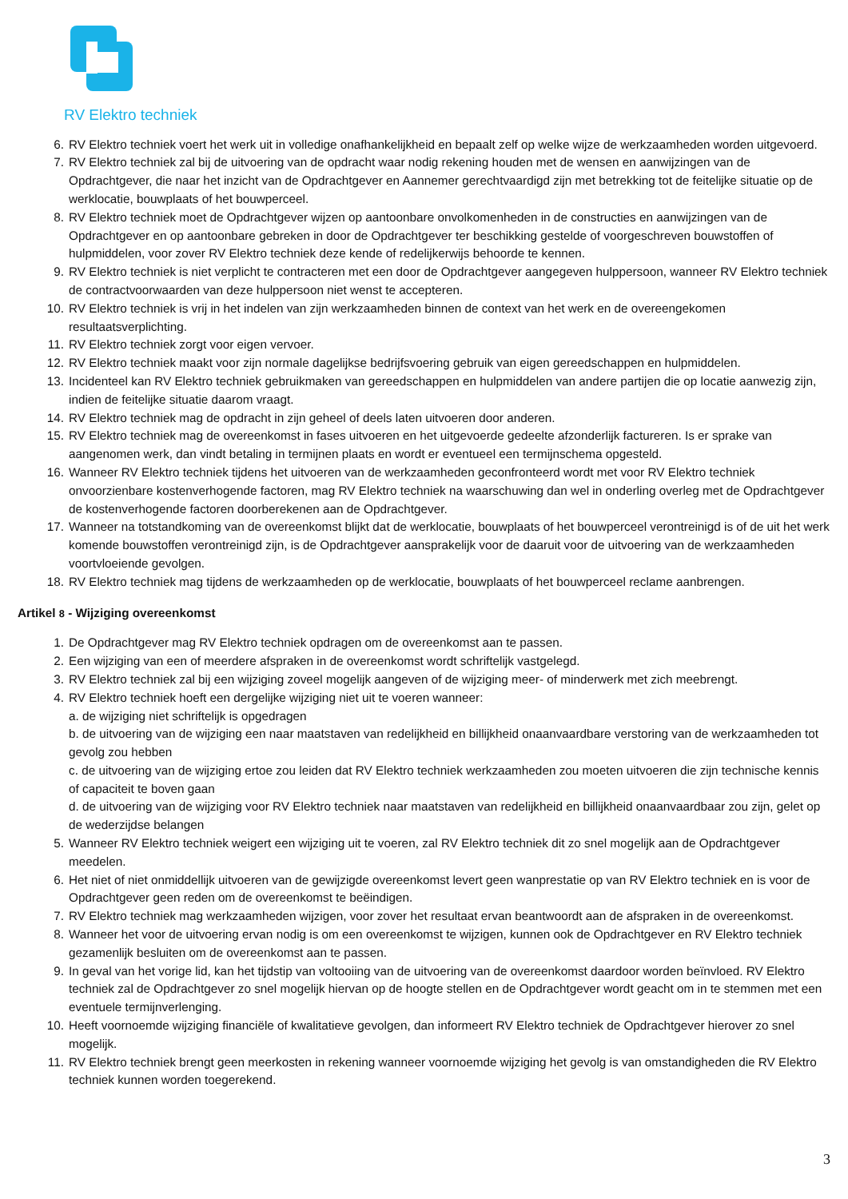RV Elektro techniek
6. RV Elektro techniek voert het werk uit in volledige onafhankelijkheid en bepaalt zelf op welke wijze de werkzaamheden worden uitgevoerd.
7. RV Elektro techniek zal bij de uitvoering van de opdracht waar nodig rekening houden met de wensen en aanwijzingen van de Opdrachtgever, die naar het inzicht van de Opdrachtgever en Aannemer gerechtvaardigd zijn met betrekking tot de feitelijke situatie op de werklocatie, bouwplaats of het bouwperceel.
8. RV Elektro techniek moet de Opdrachtgever wijzen op aantoonbare onvolkomenheden in de constructies en aanwijzingen van de Opdrachtgever en op aantoonbare gebreken in door de Opdrachtgever ter beschikking gestelde of voorgeschreven bouwstoffen of hulpmiddelen, voor zover RV Elektro techniek deze kende of redelijkerwijs behoorde te kennen.
9. RV Elektro techniek is niet verplicht te contracteren met een door de Opdrachtgever aangegeven hulppersoon, wanneer RV Elektro techniek de contractvoorwaarden van deze hulppersoon niet wenst te accepteren.
10. RV Elektro techniek is vrij in het indelen van zijn werkzaamheden binnen de context van het werk en de overeengekomen resultaatsverplichting.
11. RV Elektro techniek zorgt voor eigen vervoer.
12. RV Elektro techniek maakt voor zijn normale dagelijkse bedrijfsvoering gebruik van eigen gereedschappen en hulpmiddelen.
13. Incidenteel kan RV Elektro techniek gebruikmaken van gereedschappen en hulpmiddelen van andere partijen die op locatie aanwezig zijn, indien de feitelijke situatie daarom vraagt.
14. RV Elektro techniek mag de opdracht in zijn geheel of deels laten uitvoeren door anderen.
15. RV Elektro techniek mag de overeenkomst in fases uitvoeren en het uitgevoerde gedeelte afzonderlijk factureren. Is er sprake van aangenomen werk, dan vindt betaling in termijnen plaats en wordt er eventueel een termijnschema opgesteld.
16. Wanneer RV Elektro techniek tijdens het uitvoeren van de werkzaamheden geconfronteerd wordt met voor RV Elektro techniek onvoorzienbare kostenverhogende factoren, mag RV Elektro techniek na waarschuwing dan wel in onderling overleg met de Opdrachtgever de kostenverhogende factoren doorberekenen aan de Opdrachtgever.
17. Wanneer na totstandkoming van de overeenkomst blijkt dat de werklocatie, bouwplaats of het bouwperceel verontreinigd is of de uit het werk komende bouwstoffen verontreinigd zijn, is de Opdrachtgever aansprakelijk voor de daaruit voor de uitvoering van de werkzaamheden voortvloeiende gevolgen.
18. RV Elektro techniek mag tijdens de werkzaamheden op de werklocatie, bouwplaats of het bouwperceel reclame aanbrengen.
Artikel 8 - Wijziging overeenkomst
1. De Opdrachtgever mag RV Elektro techniek opdragen om de overeenkomst aan te passen.
2. Een wijziging van een of meerdere afspraken in de overeenkomst wordt schriftelijk vastgelegd.
3. RV Elektro techniek zal bij een wijziging zoveel mogelijk aangeven of de wijziging meer- of minderwerk met zich meebrengt.
4. RV Elektro techniek hoeft een dergelijke wijziging niet uit te voeren wanneer:
a. de wijziging niet schriftelijk is opgedragen
b. de uitvoering van de wijziging een naar maatstaven van redelijkheid en billijkheid onaanvaardbare verstoring van de werkzaamheden tot gevolg zou hebben
c. de uitvoering van de wijziging ertoe zou leiden dat RV Elektro techniek werkzaamheden zou moeten uitvoeren die zijn technische kennis of capaciteit te boven gaan
d. de uitvoering van de wijziging voor RV Elektro techniek naar maatstaven van redelijkheid en billijkheid onaanvaardbaar zou zijn, gelet op de wederzijdse belangen
5. Wanneer RV Elektro techniek weigert een wijziging uit te voeren, zal RV Elektro techniek dit zo snel mogelijk aan de Opdrachtgever meedelen.
6. Het niet of niet onmiddellijk uitvoeren van de gewijzigde overeenkomst levert geen wanprestatie op van RV Elektro techniek en is voor de Opdrachtgever geen reden om de overeenkomst te beëindigen.
7. RV Elektro techniek mag werkzaamheden wijzigen, voor zover het resultaat ervan beantwoordt aan de afspraken in de overeenkomst.
8. Wanneer het voor de uitvoering ervan nodig is om een overeenkomst te wijzigen, kunnen ook de Opdrachtgever en RV Elektro techniek gezamenlijk besluiten om de overeenkomst aan te passen.
9. In geval van het vorige lid, kan het tijdstip van voltooiing van de uitvoering van de overeenkomst daardoor worden beïnvloed. RV Elektro techniek zal de Opdrachtgever zo snel mogelijk hiervan op de hoogte stellen en de Opdrachtgever wordt geacht om in te stemmen met een eventuele termijnverlenging.
10. Heeft voornoemde wijziging financiële of kwalitatieve gevolgen, dan informeert RV Elektro techniek de Opdrachtgever hierover zo snel mogelijk.
11. RV Elektro techniek brengt geen meerkosten in rekening wanneer voornoemde wijziging het gevolg is van omstandigheden die RV Elektro techniek kunnen worden toegerekend.
3